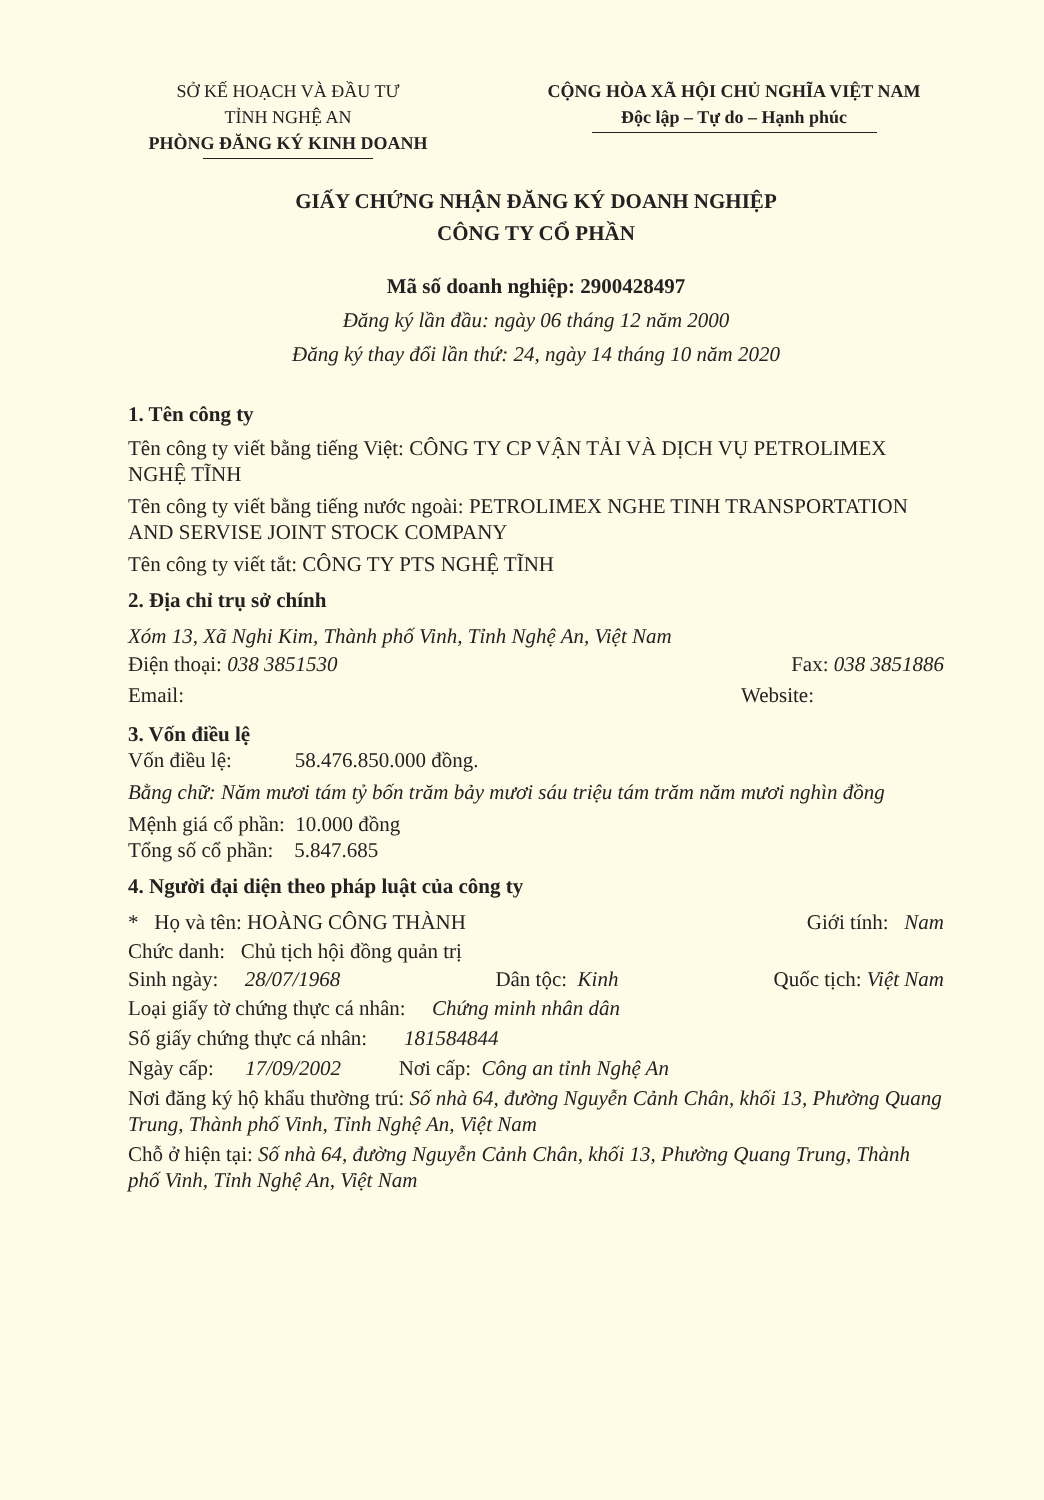SỞ KẾ HOẠCH VÀ ĐẦU TƯ
TỈNH NGHỆ AN
PHÒNG ĐĂNG KÝ KINH DOANH
CỘNG HÒA XÃ HỘI CHỦ NGHĨA VIỆT NAM
Độc lập – Tự do – Hạnh phúc
GIẤY CHỨNG NHẬN ĐĂNG KÝ DOANH NGHIỆP
CÔNG TY CỔ PHẦN
Mã số doanh nghiệp: 2900428497
Đăng ký lần đầu: ngày 06 tháng 12 năm 2000
Đăng ký thay đổi lần thứ: 24, ngày 14 tháng 10 năm 2020
1. Tên công ty
Tên công ty viết bằng tiếng Việt: CÔNG TY CP VẬN TẢI VÀ DỊCH VỤ PETROLIMEX NGHỆ TĨNH
Tên công ty viết bằng tiếng nước ngoài: PETROLIMEX NGHE TINH TRANSPORTATION AND SERVISE JOINT STOCK COMPANY
Tên công ty viết tắt: CÔNG TY PTS NGHỆ TĨNH
2. Địa chỉ trụ sở chính
Xóm 13, Xã Nghi Kim, Thành phố Vinh, Tỉnh Nghệ An, Việt Nam
Điện thoại: 038 3851530 Fax: 038 3851886
Email: Website:
3. Vốn điều lệ
Vốn điều lệ: 58.476.850.000 đồng.
Bằng chữ: Năm mươi tám tỷ bốn trăm bảy mươi sáu triệu tám trăm năm mươi nghìn đồng
Mệnh giá cổ phần: 10.000 đồng
Tổng số cổ phần: 5.847.685
4. Người đại diện theo pháp luật của công ty
* Họ và tên: HOÀNG CÔNG THÀNH Giới tính: Nam
Chức danh: Chủ tịch hội đồng quản trị
Sinh ngày: 28/07/1968 Dân tộc: Kinh Quốc tịch: Việt Nam
Loại giấy tờ chứng thực cá nhân: Chứng minh nhân dân
Số giấy chứng thực cá nhân: 181584844
Ngày cấp: 17/09/2002 Nơi cấp: Công an tỉnh Nghệ An
Nơi đăng ký hộ khẩu thường trú: Số nhà 64, đường Nguyễn Cảnh Chân, khối 13, Phường Quang Trung, Thành phố Vinh, Tỉnh Nghệ An, Việt Nam
Chỗ ở hiện tại: Số nhà 64, đường Nguyễn Cảnh Chân, khối 13, Phường Quang Trung, Thành phố Vinh, Tỉnh Nghệ An, Việt Nam